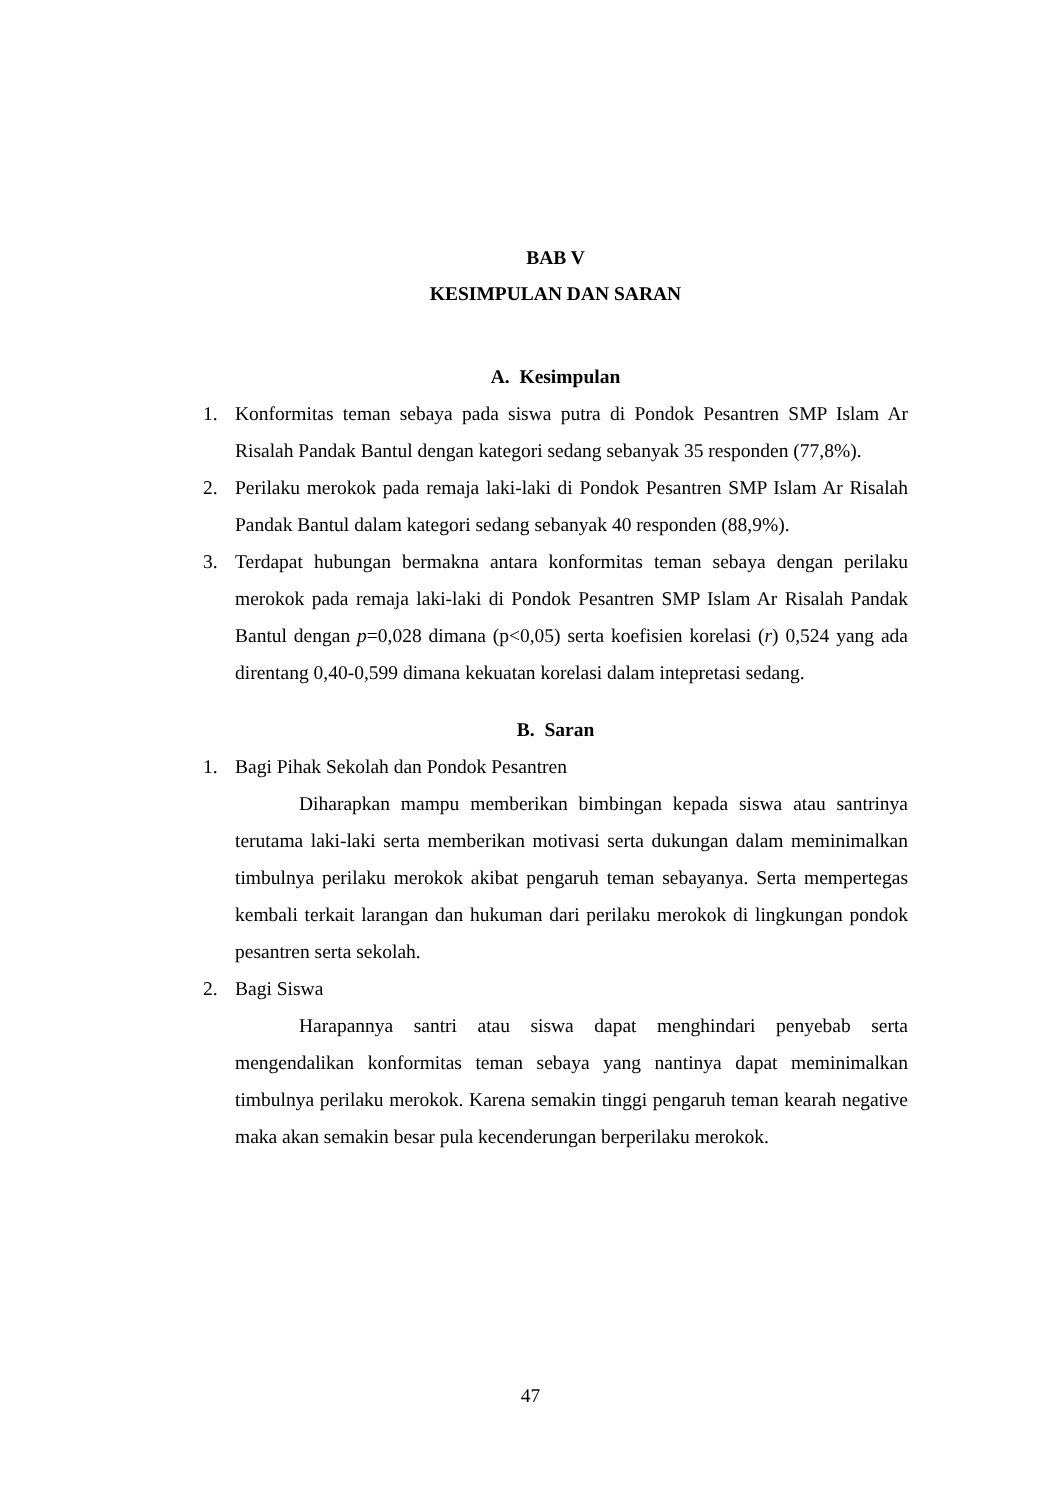BAB V
KESIMPULAN DAN SARAN
A. Kesimpulan
1. Konformitas teman sebaya pada siswa putra di Pondok Pesantren SMP Islam Ar Risalah Pandak Bantul dengan kategori sedang sebanyak 35 responden (77,8%).
2. Perilaku merokok pada remaja laki-laki di Pondok Pesantren SMP Islam Ar Risalah Pandak Bantul dalam kategori sedang sebanyak 40 responden (88,9%).
3. Terdapat hubungan bermakna antara konformitas teman sebaya dengan perilaku merokok pada remaja laki-laki di Pondok Pesantren SMP Islam Ar Risalah Pandak Bantul dengan p=0,028 dimana (p<0,05) serta koefisien korelasi (r) 0,524 yang ada direntang 0,40-0,599 dimana kekuatan korelasi dalam intepretasi sedang.
B. Saran
1. Bagi Pihak Sekolah dan Pondok Pesantren
Diharapkan mampu memberikan bimbingan kepada siswa atau santrinya terutama laki-laki serta memberikan motivasi serta dukungan dalam meminimalkan timbulnya perilaku merokok akibat pengaruh teman sebayanya. Serta mempertegas kembali terkait larangan dan hukuman dari perilaku merokok di lingkungan pondok pesantren serta sekolah.
2. Bagi Siswa
Harapannya santri atau siswa dapat menghindari penyebab serta mengendalikan konformitas teman sebaya yang nantinya dapat meminimalkan timbulnya perilaku merokok. Karena semakin tinggi pengaruh teman kearah negative maka akan semakin besar pula kecenderungan berperilaku merokok.
47